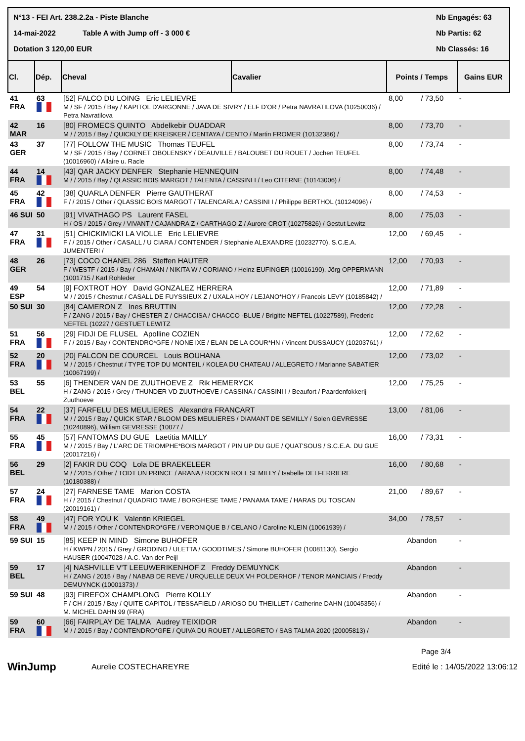N°13 - FEI Art. 238.2.2a - Piste Blanche Nb Engagés: 63
14-mai-2022 Table A with Jump off - 3 000 € Nb Partis: 62
Dotation 3 120,00 EUR Nb Classés: 16
| Cl. | Dép. | Cheval | Cavalier | Points / Temps | | Gains EUR |
| --- | --- | --- | --- | --- | --- | --- |
| 41 FRA | 63 | [52] FALCO DU LOING Eric LELIEVRE M / SF / 2015 / Bay / KAPITOL D'ARGONNE / JAVA DE SIVRY / ELF D'OR / Petra NAVRATILOVA (10250036) / Petra Navratilova | | 8,00 | / 73,50 | - |
| 42 MAR | 16 | [80] FROMECS QUINTO Abdelkebir OUADDAR M / / 2015 / Bay / QUICKLY DE KREISKER / CENTAYA / CENTO / Martin FROMER (10132386) / | | 8,00 | / 73,70 | - |
| 43 GER | 37 | [77] FOLLOW THE MUSIC Thomas TEUFEL M / SF / 2015 / Bay / CORNET OBOLENSKY / DEAUVILLE / BALOUBET DU ROUET / Jochen TEUFEL (10016960) / Allaire u. Racle | | 8,00 | / 73,74 | - |
| 44 FRA | 14 | [43] QAR JACKY DENFER Stephanie HENNEQUIN M / / 2015 / Bay / QLASSIC BOIS MARGOT / TALENTA / CASSINI I / Leo CITERNE (10143006) / | | 8,00 | / 74,48 | - |
| 45 FRA | 42 | [38] QUARLA DENFER Pierre GAUTHERAT F / / 2015 / Other / QLASSIC BOIS MARGOT / TALENCARLA / CASSINI I / Philippe BERTHOL (10124096) / | | 8,00 | / 74,53 | - |
| 46 SUI | 50 | [91] VIVATHAGO PS Laurent FASEL H / OS / 2015 / Grey / VIVANT / CAJANDRA Z / CARTHAGO Z / Aurore CROT (10275826) / Gestut Lewitz | | 8,00 | / 75,03 | - |
| 47 FRA | 31 | [51] CHICKIMICKI LA VIOLLE Eric LELIEVRE F / / 2015 / Other / CASALL / U CIARA / CONTENDER / Stephanie ALEXANDRE (10232770), S.C.E.A. JUMENTERI / | | 12,00 | / 69,45 | - |
| 48 GER | 26 | [73] COCO CHANEL 286 Steffen HAUTER F / WESTF / 2015 / Bay / CHAMAN / NIKITA W / CORIANO / Heinz EUFINGER (10016190), Jörg OPPERMANN (1001715 / Karl Rohleder | | 12,00 | / 70,93 | - |
| 49 ESP | 54 | [9] FOXTROT HOY David GONZALEZ HERRERA M / / 2015 / Chestnut / CASALL DE FUYSSIEUX Z / UXALA HOY / LEJANO*HOY / Francois LEVY (10185842) / | | 12,00 | / 71,89 | - |
| 50 SUI | 30 | [84] CAMERON Z Ines BRUTTIN F / ZANG / 2015 / Bay / CHESTER Z / CHACCISA / CHACCO -BLUE / Brigitte NEFTEL (10227589), Frederic NEFTEL (10227 / GESTUET LEWITZ | | 12,00 | / 72,28 | - |
| 51 FRA | 56 | [29] FIDJI DE FLUSEL Apolline COZIEN F / / 2015 / Bay / CONTENDRO*GFE / NONE IXE / ELAN DE LA COUR*HN / Vincent DUSSAUCY (10203761) / | | 12,00 | / 72,62 | - |
| 52 FRA | 20 | [20] FALCON DE COURCEL Louis BOUHANA M / / 2015 / Chestnut / TYPE TOP DU MONTEIL / KOLEA DU CHATEAU / ALLEGRETO / Marianne SABATIER (10067199) / | | 12,00 | / 73,02 | - |
| 53 BEL | 55 | [6] THENDER VAN DE ZUUTHOEVE Z Rik HEMERYCK H / ZANG / 2015 / Grey / THUNDER VD ZUUTHOEVE / CASSINA / CASSINI I / Beaufort / Paardenfokkerij Zuuthoeve | | 12,00 | / 75,25 | - |
| 54 FRA | 22 | [37] FARFELU DES MEULIERES Alexandra FRANCART M / / 2015 / Bay / QUICK STAR / BLOOM DES MEULIERES / DIAMANT DE SEMILLY / Solen GEVRESSE (10240896), William GEVRESSE (10077 / | | 13,00 | / 81,06 | - |
| 55 FRA | 45 | [57] FANTOMAS DU GUE Laetitia MAILLY M / / 2015 / Bay / L'ARC DE TRIOMPHE*BOIS MARGOT / PIN UP DU GUE / QUAT'SOUS / S.C.E.A. DU GUE (20017216) / | | 16,00 | / 73,31 | - |
| 56 BEL | 29 | [2] FAKIR DU COQ Lola DE BRAEKELEER M / / 2015 / Other / TODT UN PRINCE / ARANA / ROCK'N ROLL SEMILLY / Isabelle DELFERRIERE (10180388) / | | 16,00 | / 80,68 | - |
| 57 FRA | 24 | [27] FARNESE TAME Marion COSTA H / / 2015 / Chestnut / QUADRIO TAME / BORGHESE TAME / PANAMA TAME / HARAS DU TOSCAN (20019161) / | | 21,00 | / 89,67 | - |
| 58 FRA | 49 | [47] FOR YOU K Valentin KRIEGEL M / / 2015 / Other / CONTENDRO*GFE / VERONIQUE B / CELANO / Caroline KLEIN (10061939) / | | 34,00 | / 78,57 | - |
| 59 SUI | 15 | [85] KEEP IN MIND Simone BUHOFER H / KWPN / 2015 / Grey / GRODINO / ULETTA / GOODTIMES / Simone BUHOFER (10081130), Sergio HAUSER (10047028 / A.C. Van der Peijl | | Abandon | | - |
| 59 BEL | 17 | [4] NASHVILLE V'T LEEUWERIKENHOF Z Freddy DEMUYNCK H / ZANG / 2015 / Bay / NABAB DE REVE / URQUELLE DEUX VH POLDERHOF / TENOR MANCIAIS / Freddy DEMUYNCK (10001373) / | | Abandon | | - |
| 59 SUI | 48 | [93] FIREFOX CHAMPLONG Pierre KOLLY F / CH / 2015 / Bay / QUITE CAPITOL / TESSAFIELD / ARIOSO DU THEILLET / Catherine DAHN (10045356) / M. MICHEL DAHN 99 (FRA) | | Abandon | | - |
| 59 FRA | 60 | [66] FAIRPLAY DE TALMA Audrey TEIXIDOR M / / 2015 / Bay / CONTENDRO*GFE / QUIVA DU ROUET / ALLEGRETO / SAS TALMA 2020 (20005813) / | | Abandon | | - |
Page 3/4
WinJump Aurelie COSTECHAREYRE Edité le : 14/05/2022 13:06:12